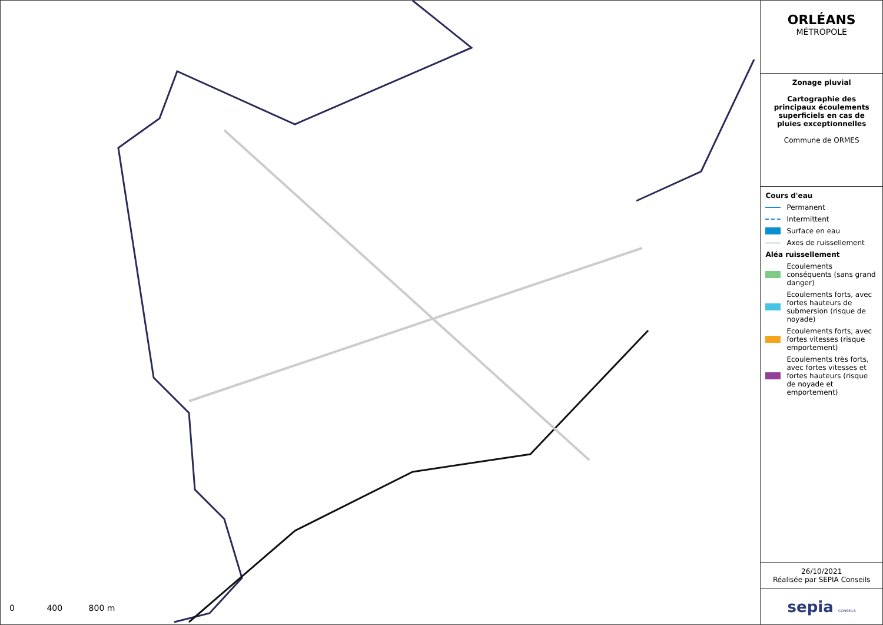0 400 800 m
ORLÉANS
MÉTROPOLE
Zonage pluvial
Cartographie des principaux écoulements superficiels en cas de pluies exceptionnelles
Commune de ORMES
Cours d'eau
Permanent
Intermittent
Surface en eau
Axes de ruissellement
Aléa ruissellement
Ecoulements conséquents (sans grand danger)
Ecoulements forts, avec fortes hauteurs de submersion (risque de noyade)
Ecoulements forts, avec fortes vitesses (risque emportement)
Ecoulements très forts, avec fortes vitesses et fortes hauteurs (risque de noyade et emportement)
26/10/2021
Réalisée par SEPIA Conseils
sepia CONSEILS